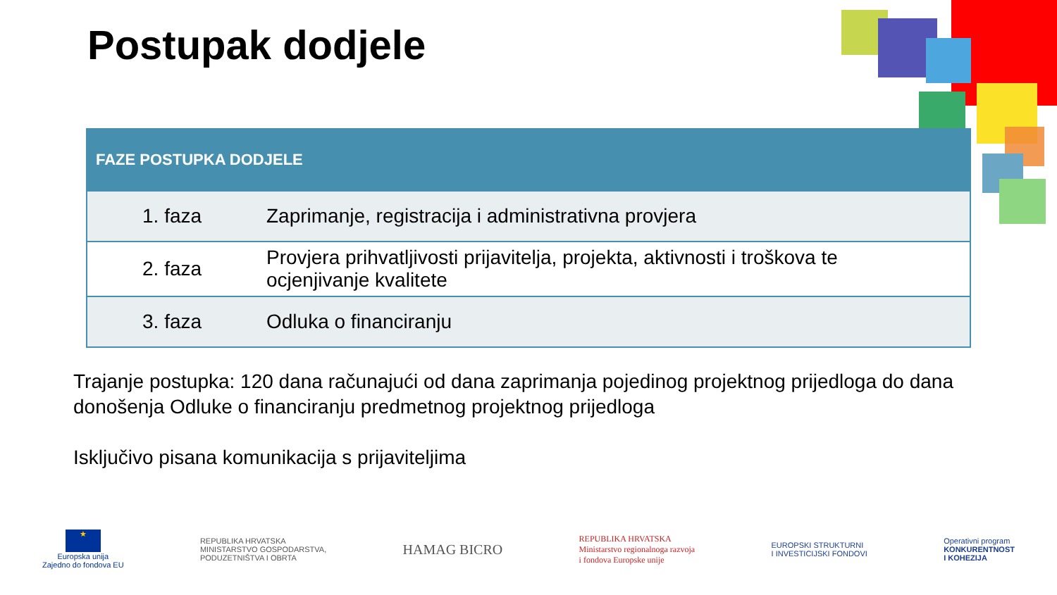Postupak dodjele
| FAZE POSTUPKA DODJELE | |
| --- | --- |
| 1. faza | Zaprimanje, registracija i administrativna provjera |
| 2. faza | Provjera prihvatljivosti prijavitelja, projekta, aktivnosti i troškova te ocjenjivanje kvalitete |
| 3. faza | Odluka o financiranju |
Trajanje postupka: 120 dana računajući od dana zaprimanja pojedinog projektnog prijedloga do dana donošenja Odluke o financiranju predmetnog projektnog prijedloga
Isključivo pisana komunikacija s prijaviteljima
★
Europska unija
Zajedno do fondova EU
REPUBLIKA HRVATSKA
MINISTARSTVO GOSPODARSTVA,
PODUZETNIŠTVA I OBRTA
HAMAG BICRO
REPUBLIKA HRVATSKA
Ministarstvo regionalnoga razvoja
i fondova Europske unije
EUROPSKI STRUKTURNI
I INVESTICIJSKI FONDOVI
Operativni program
KONKURENTNOST
I KOHEZIJA